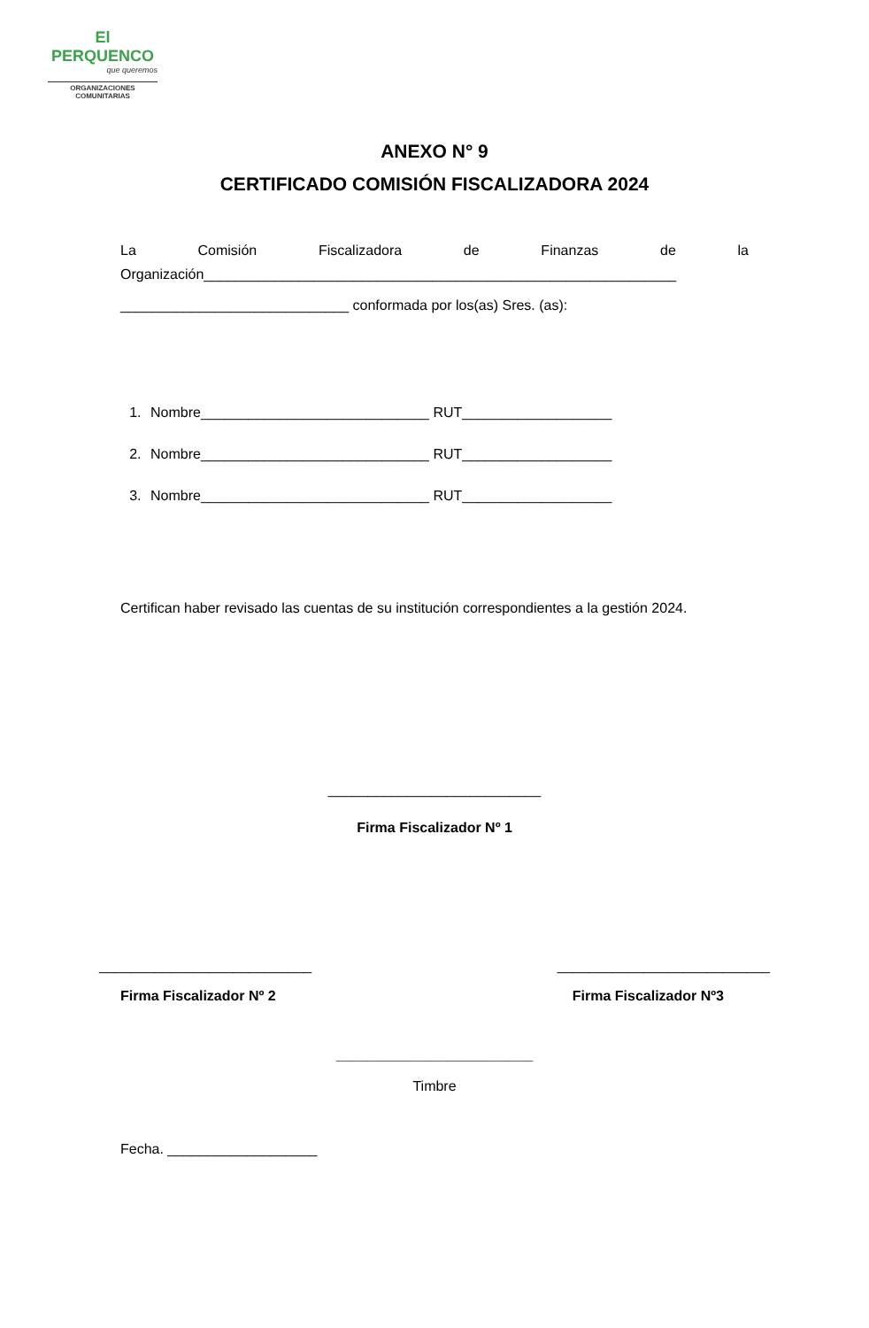El PERQUENCO
que queremos
ORGANIZACIONES
COMUNITARIAS
ANEXO N° 9
CERTIFICADO COMISIÓN FISCALIZADORA 2024
La Comisión Fiscalizadora de Finanzas de la
Organización____________________________________________________________
_____________________________ conformada por los(as) Sres. (as):
1. Nombre_____________________________ RUT___________________
2. Nombre_____________________________ RUT___________________
3. Nombre_____________________________ RUT___________________
Certifican haber revisado las cuentas de su institución correspondientes a la gestión 2024.
___________________________
Firma Fiscalizador Nº 1
___________________________ ___________________________
Firma Fiscalizador Nº 2 Firma Fiscalizador Nº3
_________________________
Timbre
Fecha. ___________________